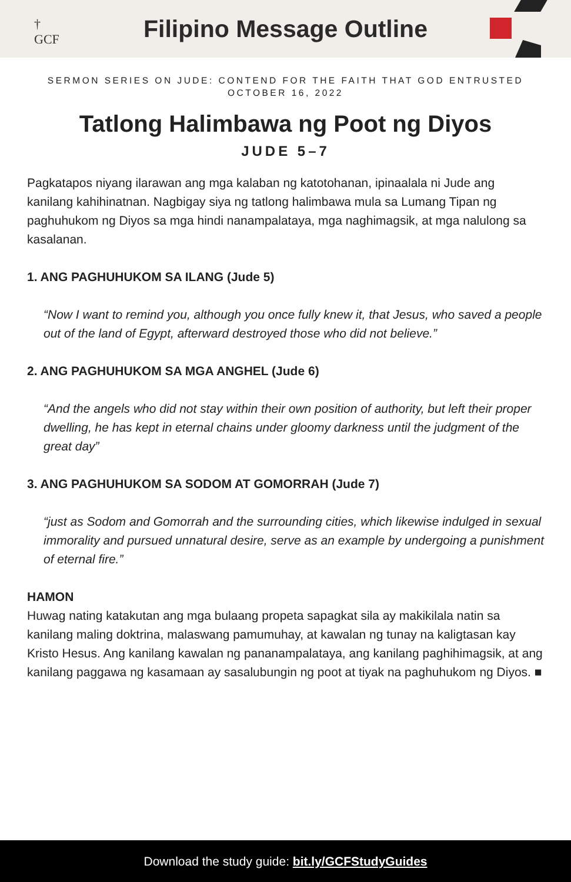†
GCF
Filipino Message Outline
SERMON SERIES ON JUDE: CONTEND FOR THE FAITH THAT GOD ENTRUSTED
OCTOBER 16, 2022
Tatlong Halimbawa ng Poot ng Diyos
JUDE 5–7
Pagkatapos niyang ilarawan ang mga kalaban ng katotohanan, ipinaalala ni Jude ang kanilang kahihinatnan. Nagbigay siya ng tatlong halimbawa mula sa Lumang Tipan ng paghuhukom ng Diyos sa mga hindi nanampalataya, mga naghimagsik, at mga nalulong sa kasalanan.
1. ANG PAGHUHUKOM SA ILANG (Jude 5)
“Now I want to remind you, although you once fully knew it, that Jesus, who saved a people out of the land of Egypt, afterward destroyed those who did not believe.”
2. ANG PAGHUHUKOM SA MGA ANGHEL (Jude 6)
“And the angels who did not stay within their own position of authority, but left their proper dwelling, he has kept in eternal chains under gloomy darkness until the judgment of the great day”
3. ANG PAGHUHUKOM SA SODOM AT GOMORRAH (Jude 7)
“just as Sodom and Gomorrah and the surrounding cities, which likewise indulged in sexual immorality and pursued unnatural desire, serve as an example by undergoing a punishment of eternal fire.”
HAMON
Huwag nating katakutan ang mga bulaang propeta sapagkat sila ay makikilala natin sa kanilang maling doktrina, malaswang pamumuhay, at kawalan ng tunay na kaligtasan kay Kristo Hesus. Ang kanilang kawalan ng pananampalataya, ang kanilang paghihimagsik, at ang kanilang paggawa ng kasamaan ay sasalubungin ng poot at tiyak na paghuhukom ng Diyos. ■
Download the study guide: bit.ly/GCFStudyGuides